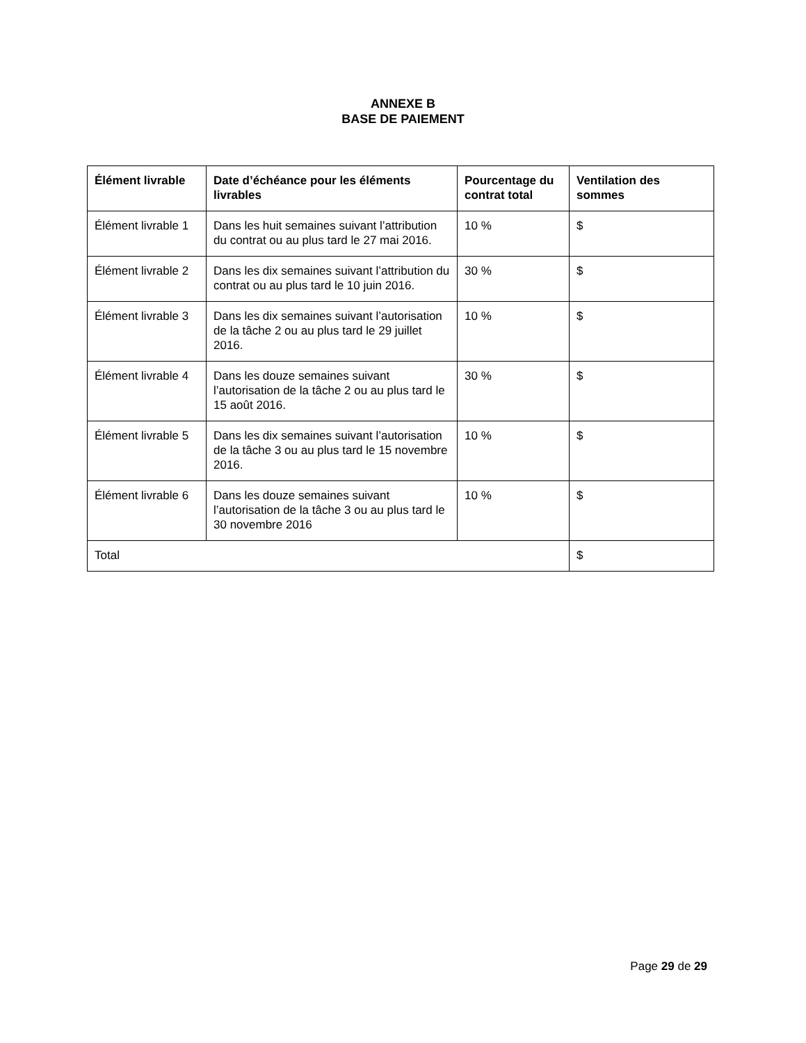ANNEXE B
BASE DE PAIEMENT
| Élément livrable | Date d’échéance pour les éléments livrables | Pourcentage du contrat total | Ventilation des sommes |
| --- | --- | --- | --- |
| Élément livrable 1 | Dans les huit semaines suivant l’attribution du contrat ou au plus tard le 27 mai 2016. | 10 % | $ |
| Élément livrable 2 | Dans les dix semaines suivant l’attribution du contrat ou au plus tard le 10 juin 2016. | 30 % | $ |
| Élément livrable 3 | Dans les dix semaines suivant l’autorisation de la tâche 2 ou au plus tard le 29 juillet 2016. | 10 % | $ |
| Élément livrable 4 | Dans les douze semaines suivant l’autorisation de la tâche 2 ou au plus tard le 15 août 2016. | 30 % | $ |
| Élément livrable 5 | Dans les dix semaines suivant l’autorisation de la tâche 3 ou au plus tard le 15 novembre 2016. | 10 % | $ |
| Élément livrable 6 | Dans les douze semaines suivant l’autorisation de la tâche 3 ou au plus tard le 30 novembre 2016 | 10 % | $ |
| Total | | | $ |
Page 29 de 29